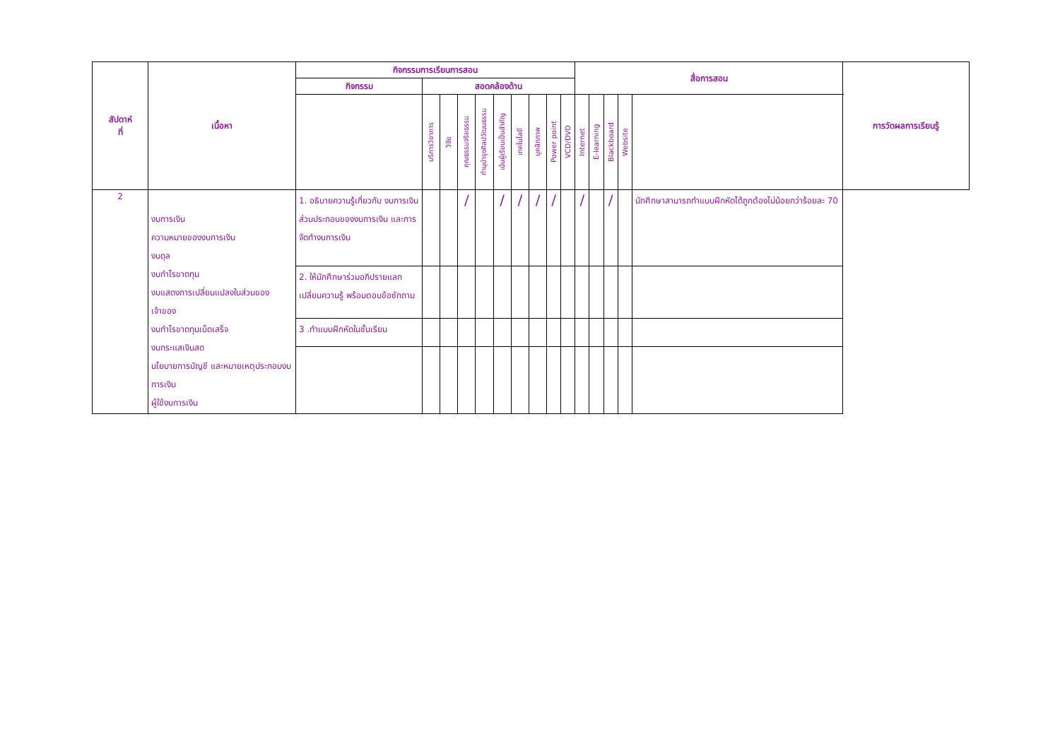| สัปดาห์ ที่ | เนื้อหา | กิจกรรมการเรียนการสอน | | | | | | | | | | สื่อการสอน | | | | | การวัดผลการเรียนรู้ |
| --- | --- | --- | --- | --- | --- | --- | --- | --- | --- | --- | --- | --- | --- | --- | --- | --- | --- |
| | | กิจกรรม | สอดคล้องด้าน | | | | | | | | | | | | | | |
| | | | บริการวิชาการ | วิจัย | คุณธรรมจริยธรรม | ทำนุบำรุงศิลปวัฒนธรรม | เน้นผู้เรียนเป็นสำคัญ | เทคโนโลยี | บุคลิกภาพ | Power point | VCD/DVD | Internet | E-learning | Blackboard | Website | | |
| 2 | งบการเงิน ความหมายของงบการเงิน งบดุล งบกำไรขาดทุน งบแสดงการเปลี่ยนแปลงในส่วนของเจ้าของ งบกำไรขาดทุนเบ็ดเสร็จ งบกระแสเงินสด นโยบายการบัญชี และหมายเหตุประกอบงบการเงิน ผู้ใช้งบการเงิน | 1. อธิบายความรู้เกี่ยวกับ งบการเงิน ส่วนประกอบของงบการเงิน และการจัดทำงบการเงิน | | | / | | / | / | / | / | | / | | / | | นักศึกษาสามารถทำแบบฝึกหัดได้ถูกต้องไม่น้อยกว่าร้อยละ 70 | |
| | | 2. ให้นักศึกษาร่วมอภิปรายแลกเปลี่ยนความรู้ พร้อมตอบข้อซักถาม | | | | | | | | | | | | | | | |
| | | 3 .ทำแบบฝึกหัดในชั้นเรียน | | | | | | | | | | | | | | | |